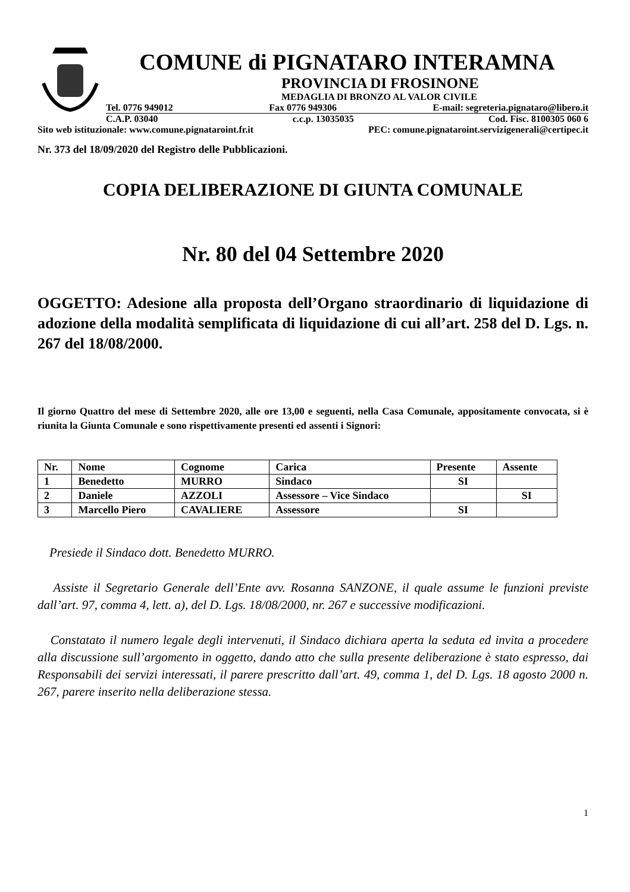COMUNE di PIGNATARO INTERAMNA
PROVINCIA DI FROSINONE
MEDAGLIA DI BRONZO AL VALOR CIVILE
Tel. 0776 949012 Fax 0776 949306 E-mail: segreteria.pignataro@libero.it
C.A.P. 03040 c.c.p. 13035035 Cod. Fisc. 8100305 060 6
Sito web istituzionale: www.comune.pignataroint.fr.it PEC: comune.pignataroint.servizigenerali@certipec.it
Nr. 373 del 18/09/2020 del Registro delle Pubblicazioni.
COPIA DELIBERAZIONE DI GIUNTA COMUNALE
Nr. 80 del 04 Settembre 2020
OGGETTO: Adesione alla proposta dell’Organo straordinario di liquidazione di adozione della modalità semplificata di liquidazione di cui all’art. 258 del D. Lgs. n. 267 del 18/08/2000.
Il giorno Quattro del mese di Settembre 2020, alle ore 13,00 e seguenti, nella Casa Comunale, appositamente convocata, si è riunita la Giunta Comunale e sono rispettivamente presenti ed assenti i Signori:
| Nr. | Nome | Cognome | Carica | Presente | Assente |
| --- | --- | --- | --- | --- | --- |
| 1 | Benedetto | MURRO | Sindaco | SI | |
| 2 | Daniele | AZZOLI | Assessore – Vice Sindaco | | SI |
| 3 | Marcello Piero | CAVALIERE | Assessore | SI | |
Presiede il Sindaco dott. Benedetto MURRO.
Assiste il Segretario Generale dell’Ente avv. Rosanna SANZONE, il quale assume le funzioni previste dall’art. 97, comma 4, lett. a), del D. Lgs. 18/08/2000, nr. 267 e successive modificazioni.
Constatato il numero legale degli intervenuti, il Sindaco dichiara aperta la seduta ed invita a procedere alla discussione sull’argomento in oggetto, dando atto che sulla presente deliberazione è stato espresso, dai Responsabili dei servizi interessati, il parere prescritto dall’art. 49, comma 1, del D. Lgs. 18 agosto 2000 n. 267, parere inserito nella deliberazione stessa.
1